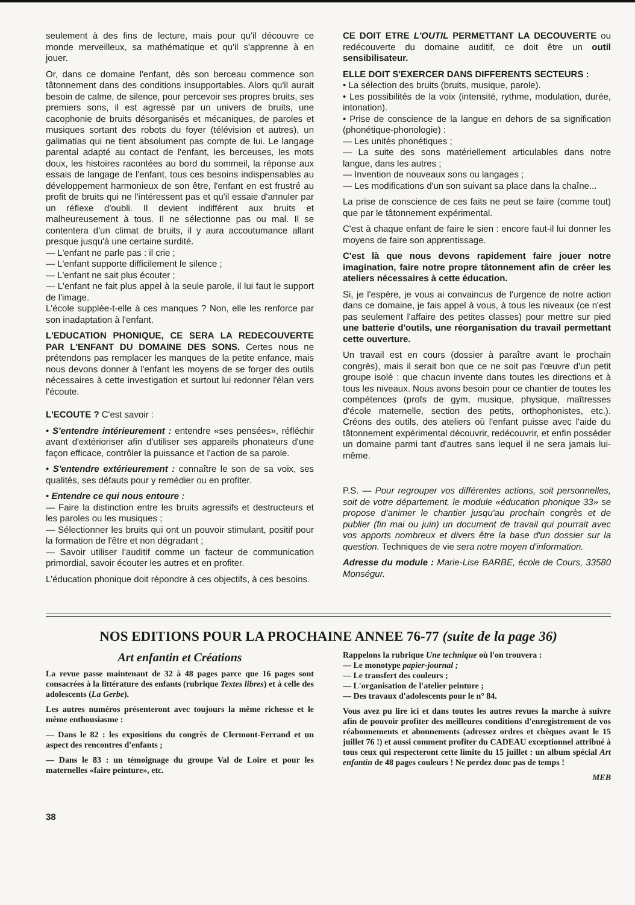seulement à des fins de lecture, mais pour qu'il découvre ce monde merveilleux, sa mathématique et qu'il s'apprenne à en jouer.
Or, dans ce domaine l'enfant, dès son berceau commence son tâtonnement dans des conditions insupportables. Alors qu'il aurait besoin de calme, de silence, pour percevoir ses propres bruits, ses premiers sons, il est agressé par un univers de bruits, une cacophonie de bruits désorganisés et mécaniques, de paroles et musiques sortant des robots du foyer (télévision et autres), un galimatias qui ne tient absolument pas compte de lui. Le langage parental adapté au contact de l'enfant, les berceuses, les mots doux, les histoires racontées au bord du sommeil, la réponse aux essais de langage de l'enfant, tous ces besoins indispensables au développement harmonieux de son être, l'enfant en est frustré au profit de bruits qui ne l'intéressent pas et qu'il essaie d'annuler par un réflexe d'oubli. Il devient indifférent aux bruits et malheureusement à tous. Il ne sélectionne pas ou mal. Il se contentera d'un climat de bruits, il y aura accoutumance allant presque jusqu'à une certaine surdité.
— L'enfant ne parle pas : il crie ;
— L'enfant supporte difficilement le silence ;
— L'enfant ne sait plus écouter ;
— L'enfant ne fait plus appel à la seule parole, il lui faut le support de l'image.
L'école supplée-t-elle à ces manques ? Non, elle les renforce par son inadaptation à l'enfant.
L'EDUCATION PHONIQUE, CE SERA LA REDECOUVERTE PAR L'ENFANT DU DOMAINE DES SONS. Certes nous ne prétendons pas remplacer les manques de la petite enfance, mais nous devons donner à l'enfant les moyens de se forger des outils nécessaires à cette investigation et surtout lui redonner l'élan vers l'écoute.
L'ECOUTE ? C'est savoir :
• S'entendre intérieurement : entendre «ses pensées», réfléchir avant d'extérioriser afin d'utiliser ses appareils phonateurs d'une façon efficace, contrôler la puissance et l'action de sa parole.
• S'entendre extérieurement : connaître le son de sa voix, ses qualités, ses défauts pour y remédier ou en profiter.
• Entendre ce qui nous entoure :
— Faire la distinction entre les bruits agressifs et destructeurs et les paroles ou les musiques ;
— Sélectionner les bruits qui ont un pouvoir stimulant, positif pour la formation de l'être et non dégradant ;
— Savoir utiliser l'auditif comme un facteur de communication primordial, savoir écouter les autres et en profiter.
L'éducation phonique doit répondre à ces objectifs, à ces besoins.
CE DOIT ETRE L'OUTIL PERMETTANT LA DECOUVERTE ou redécouverte du domaine auditif, ce doit être un outil sensibilisateur.
ELLE DOIT S'EXERCER DANS DIFFERENTS SECTEURS :
• La sélection des bruits (bruits, musique, parole).
• Les possibilités de la voix (intensité, rythme, modulation, durée, intonation).
• Prise de conscience de la langue en dehors de sa signification (phonétique-phonologie) :
— Les unités phonétiques ;
— La suite des sons matériellement articulables dans notre langue, dans les autres ;
— Invention de nouveaux sons ou langages ;
— Les modifications d'un son suivant sa place dans la chaîne...
La prise de conscience de ces faits ne peut se faire (comme tout) que par le tâtonnement expérimental.
C'est à chaque enfant de faire le sien : encore faut-il lui donner les moyens de faire son apprentissage.
C'est là que nous devons rapidement faire jouer notre imagination, faire notre propre tâtonnement afin de créer les ateliers nécessaires à cette éducation.
Si, je l'espère, je vous ai convaincus de l'urgence de notre action dans ce domaine, je fais appel à vous, à tous les niveaux (ce n'est pas seulement l'affaire des petites classes) pour mettre sur pied une batterie d'outils, une réorganisation du travail permettant cette ouverture.
Un travail est en cours (dossier à paraître avant le prochain congrès), mais il serait bon que ce ne soit pas l'œuvre d'un petit groupe isolé : que chacun invente dans toutes les directions et à tous les niveaux. Nous avons besoin pour ce chantier de toutes les compétences (profs de gym, musique, physique, maîtresses d'école maternelle, section des petits, orthophonistes, etc.). Créons des outils, des ateliers où l'enfant puisse avec l'aide du tâtonnement expérimental découvrir, redécouvrir, et enfin posséder un domaine parmi tant d'autres sans lequel il ne sera jamais lui-même.
P.S. — Pour regrouper vos différentes actions, soit personnelles, soit de votre département, le module «éducation phonique 33» se propose d'animer le chantier jusqu'au prochain congrès et de publier (fin mai ou juin) un document de travail qui pourrait avec vos apports nombreux et divers être la base d'un dossier sur la question. Techniques de vie sera notre moyen d'information.
Adresse du module : Marie-Lise BARBE, école de Cours, 33580 Monségur.
NOS EDITIONS POUR LA PROCHAINE ANNEE 76-77 (suite de la page 36)
Art enfantin et Créations
La revue passe maintenant de 32 à 48 pages parce que 16 pages sont consacrées à la littérature des enfants (rubrique Textes libres) et à celle des adolescents (La Gerbe).
Les autres numéros présenteront avec toujours la même richesse et le même enthousiasme :
— Dans le 82 : les expositions du congrès de Clermont-Ferrand et un aspect des rencontres d'enfants ;
— Dans le 83 : un témoignage du groupe Val de Loire et pour les maternelles «faire peinture», etc.
Rappelons la rubrique Une technique où l'on trouvera :
— Le monotype papier-journal ;
— Le transfert des couleurs ;
— L'organisation de l'atelier peinture ;
— Des travaux d'adolescents pour le n° 84.
Vous avez pu lire ici et dans toutes les autres revues la marche à suivre afin de pouvoir profiter des meilleures conditions d'enregistrement de vos réabonnements et abonnements (adressez ordres et chèques avant le 15 juillet 76 !) et aussi comment profiter du CADEAU exceptionnel attribué à tous ceux qui respecteront cette limite du 15 juillet : un album spécial Art enfantin de 48 pages couleurs ! Ne perdez donc pas de temps !
MEB
38